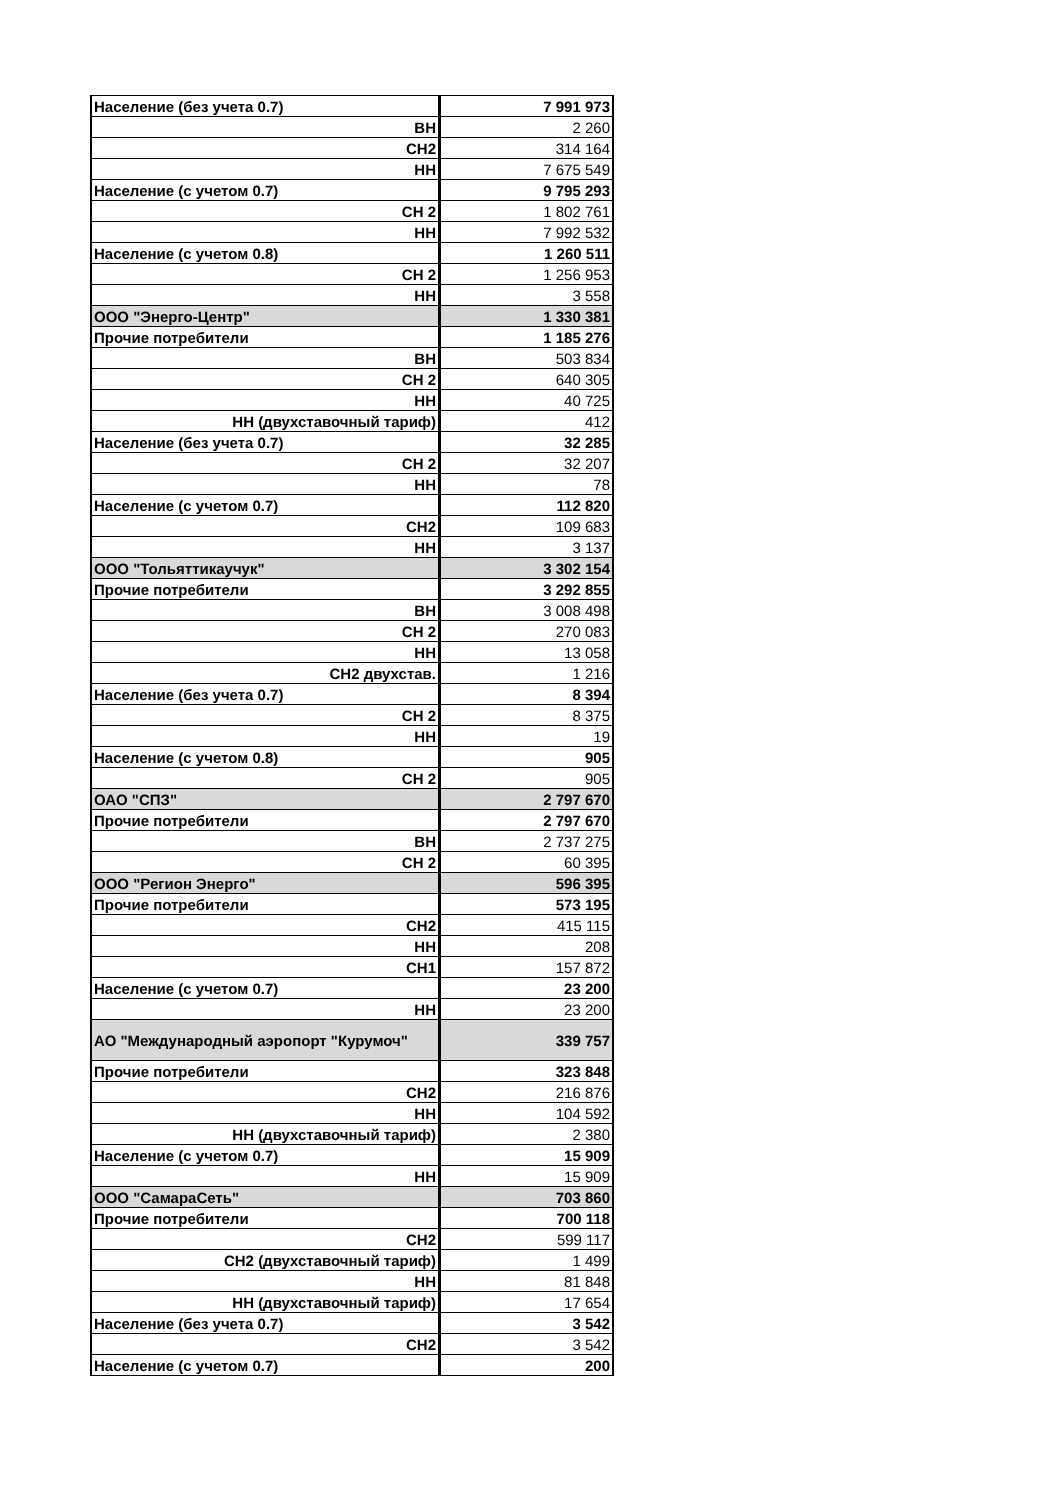| Население (без учета 0.7) | 7 991 973 |
| ВН | 2 260 |
| СН2 | 314 164 |
| НН | 7 675 549 |
| Население (с учетом 0.7) | 9 795 293 |
| СН 2 | 1 802 761 |
| НН | 7 992 532 |
| Население (с учетом 0.8) | 1 260 511 |
| СН 2 | 1 256 953 |
| НН | 3 558 |
| ООО "Энерго-Центр" | 1 330 381 |
| Прочие потребители | 1 185 276 |
| ВН | 503 834 |
| СН 2 | 640 305 |
| НН | 40 725 |
| НН (двухставочный тариф) | 412 |
| Население (без учета 0.7) | 32 285 |
| СН 2 | 32 207 |
| НН | 78 |
| Население (с учетом 0.7) | 112 820 |
| СН2 | 109 683 |
| НН | 3 137 |
| ООО "Тольяттикаучук" | 3 302 154 |
| Прочие потребители | 3 292 855 |
| ВН | 3 008 498 |
| СН 2 | 270 083 |
| НН | 13 058 |
| СН2 двухстав. | 1 216 |
| Население (без учета 0.7) | 8 394 |
| СН 2 | 8 375 |
| НН | 19 |
| Население (с учетом 0.8) | 905 |
| СН 2 | 905 |
| ОАО "СПЗ" | 2 797 670 |
| Прочие потребители | 2 797 670 |
| ВН | 2 737 275 |
| СН 2 | 60 395 |
| ООО "Регион Энерго" | 596 395 |
| Прочие потребители | 573 195 |
| СН2 | 415 115 |
| НН | 208 |
| СН1 | 157 872 |
| Население (с учетом 0.7) | 23 200 |
| НН | 23 200 |
| АО "Международный аэропорт "Курумоч" | 339 757 |
| Прочие потребители | 323 848 |
| СН2 | 216 876 |
| НН | 104 592 |
| НН (двухставочный тариф) | 2 380 |
| Население (с учетом 0.7) | 15 909 |
| НН | 15 909 |
| ООО "СамараСеть" | 703 860 |
| Прочие потребители | 700 118 |
| СН2 | 599 117 |
| СН2 (двухставочный тариф) | 1 499 |
| НН | 81 848 |
| НН (двухставочный тариф) | 17 654 |
| Население (без учета 0.7) | 3 542 |
| СН2 | 3 542 |
| Население (с учетом 0.7) | 200 |